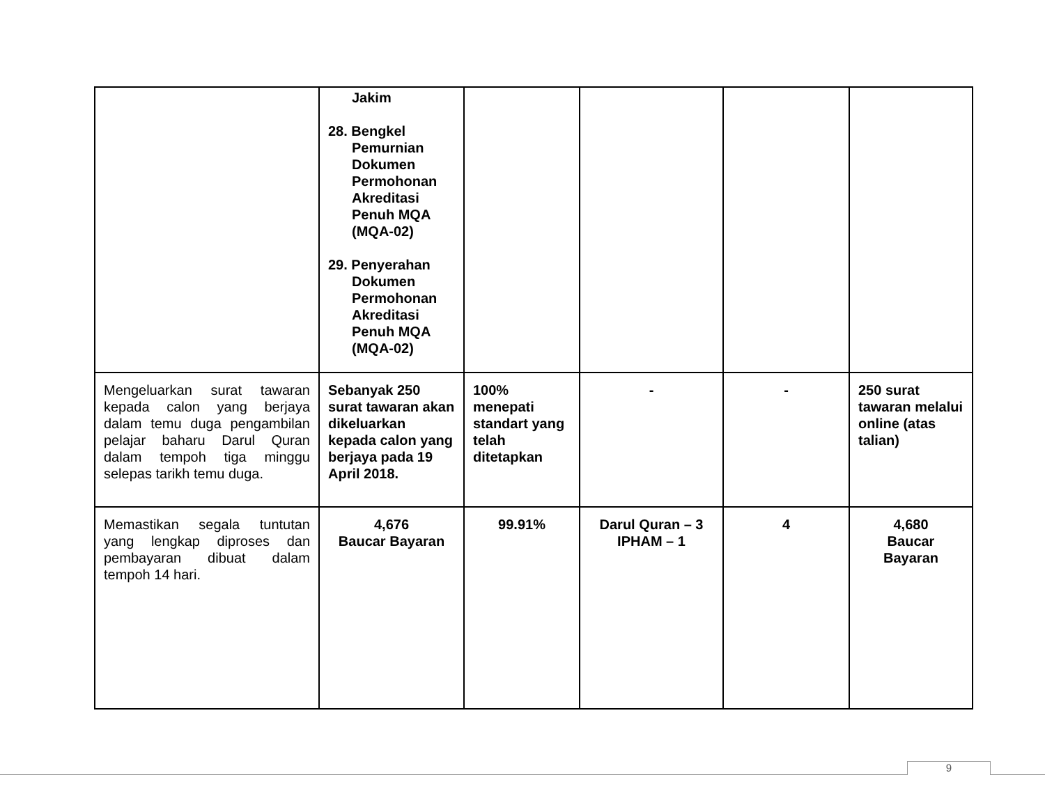| | Jakim 28. Bengkel Pemurnian Dokumen Permohonan Akreditasi Penuh MQA (MQA-02) 29. Penyerahan Dokumen Permohonan Akreditasi Penuh MQA (MQA-02) | | | | |
| Mengeluarkan surat tawaran kepada calon yang berjaya dalam temu duga pengambilan pelajar baharu Darul Quran dalam tempoh tiga minggu selepas tarikh temu duga. | Sebanyak 250 surat tawaran akan dikeluarkan kepada calon yang berjaya pada 19 April 2018. | 100% menepati standart yang telah ditetapkan | - | - | 250 surat tawaran melalui online (atas talian) |
| Memastikan segala tuntutan yang lengkap diproses dan pembayaran dibuat dalam tempoh 14 hari. | 4,676 Baucar Bayaran | 99.91% | Darul Quran – 3 IPHAM – 1 | 4 | 4,680 Baucar Bayaran |
9